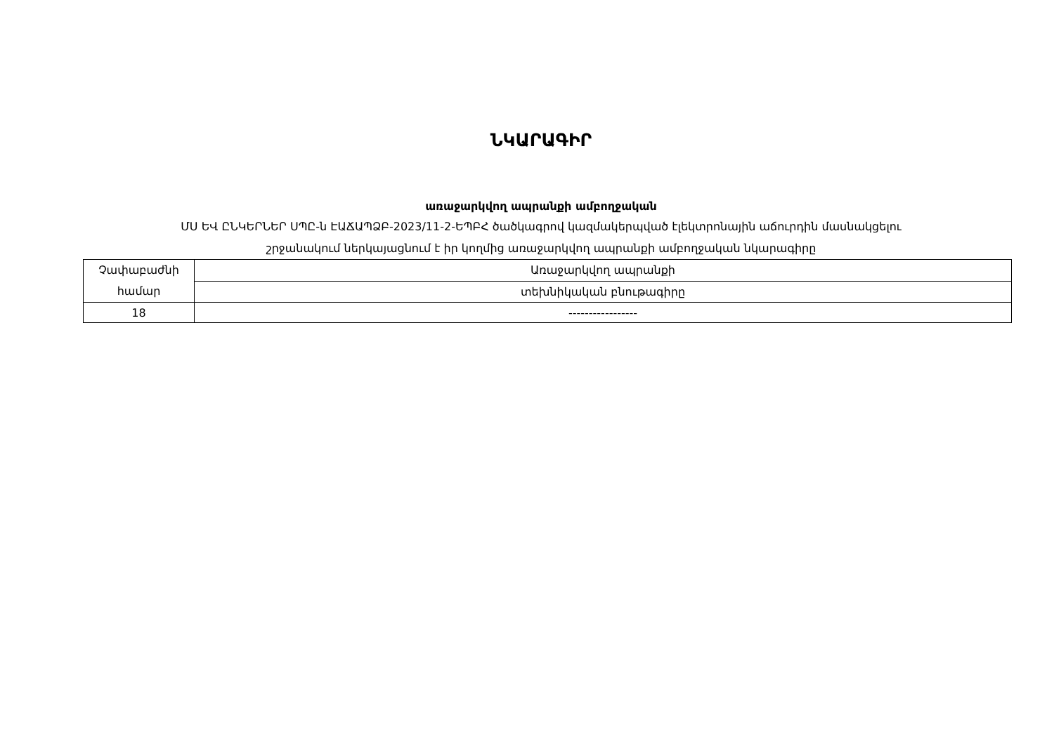ՆԿԱՐԱԳԻՐ
առաջարկվող ապրանքի ամբողջական
ՄՍ ԵՎ ԸՆԿԵՐՆԵՐ ՍՊԸ-ն ԷԱՃԱՊՁԲ-2023/11-2-ԵՊԲՀ ծածկագրով կազմակերպված էլեկտրոնային աճուրդին մասնակցելու
շրջանակում ներկայացնում է իր կողմից առաջարկվող ապրանքի ամբողջական նկարագիրը
| Չափաբաժնի համար | Առաջարկվող ապրանքի |
| | տեխնիկական բնութագիրը |
| 18 | ----------------- |